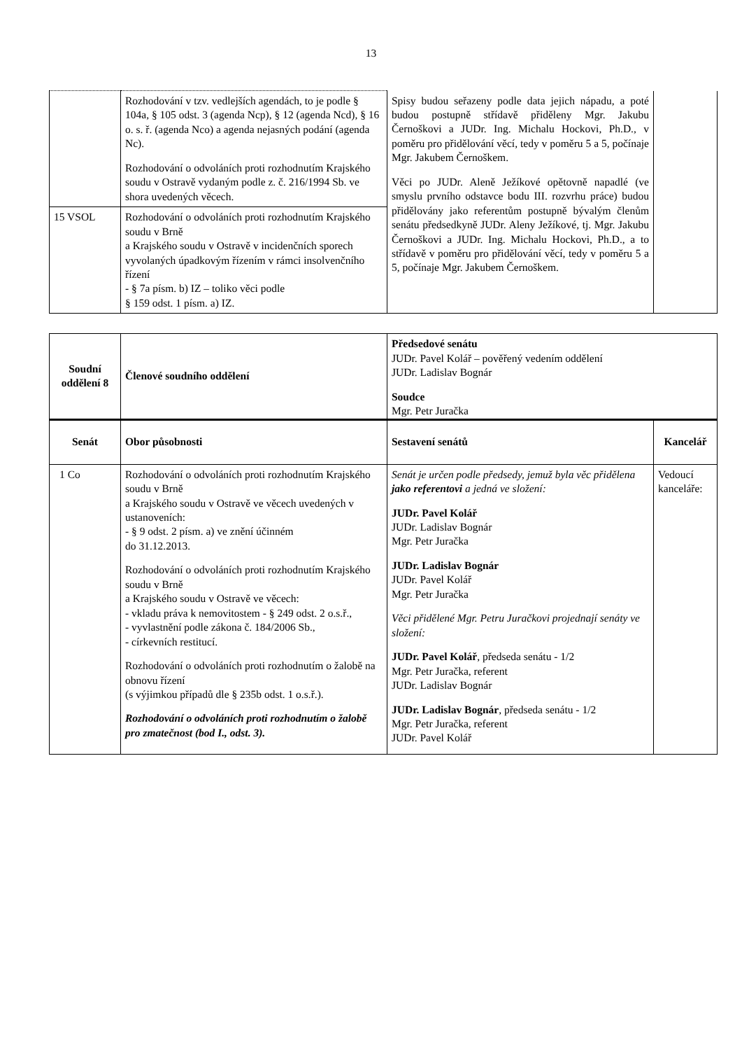13
| | Rozhodování v tzv. vedlejších agendách, to je podle § 104a, § 105 odst. 3 (agenda Ncp), § 12 (agenda Ncd), § 16 o. s. ř. (agenda Nco) a agenda nejasných podání (agenda Nc). Rozhodování o odvoláních proti rozhodnutím Krajského soudu v Ostravě vydaným podle z. č. 216/1994 Sb. ve shora uvedených věcech. | Spisy budou seřazeny podle data jejich nápadu, a poté budou postupně střídavě přiděleny Mgr. Jakubu Černoškovi a JUDr. Ing. Michalu Hockovi, Ph.D., v poměru pro přidělování věcí, tedy v poměru 5 a 5, počínaje Mgr. Jakubem Černoškem. Věci po JUDr. Aleně Ježíkové opětovně napadlé (ve smyslu prvního odstavce bodu III. rozvrhu práce) budou přidělovány jako referentům postupně bývalým členům senátu předsedkyně JUDr. Aleny Ježíkové, tj. Mgr. Jakubu Černoškovi a JUDr. Ing. Michalu Hockovi, Ph.D., a to střídavě v poměru pro přidělování věcí, tedy v poměru 5 a 5, počínaje Mgr. Jakubem Černoškem. | |
| 15 VSOL | Rozhodování o odvoláních proti rozhodnutím Krajského soudu v Brně a Krajského soudu v Ostravě v incidenčních sporech vyvolaných úpadkovým řízením v rámci insolvenčního řízení - § 7a písm. b) IZ – toliko věci podle § 159 odst. 1 písm. a) IZ. | | |
| Soudní oddělení 8 | Členové soudního oddělení | Předsedové senátu JUDr. Pavel Kolář – pověřený vedením oddělení JUDr. Ladislav Bognár Soudce Mgr. Petr Juračka | |
| Senát | Obor působnosti | Sestavení senátů | Kancelář |
| 1 Co | Rozhodování o odvoláních proti rozhodnutím Krajského soudu v Brně a Krajského soudu v Ostravě ve věcech uvedených v ustanoveních: - § 9 odst. 2 písm. a) ve znění účinném do 31.12.2013. Rozhodování o odvoláních proti rozhodnutím Krajského soudu v Brně a Krajského soudu v Ostravě ve věcech: - vkladu práva k nemovitostem - § 249 odst. 2 o.s.ř., - vyvlastnění podle zákona č. 184/2006 Sb., - církevních restitucí. Rozhodování o odvoláních proti rozhodnutím o žalobě na obnovu řízení (s výjimkou případů dle § 235b odst. 1 o.s.ř.). Rozhodování o odvoláních proti rozhodnutím o žalobě pro zmatečnost (bod I., odst. 3). | Senát je určen podle předsedy, jemuž byla věc přidělena jako referentovi a jedná ve složení: JUDr. Pavel Kolář JUDr. Ladislav Bognár Mgr. Petr Juračka JUDr. Ladislav Bognár JUDr. Pavel Kolář Mgr. Petr Juračka Věci přidělené Mgr. Petru Juračkovi projednají senáty ve složení: JUDr. Pavel Kolář , předseda senátu - 1/2 Mgr. Petr Juračka, referent JUDr. Ladislav Bognár JUDr. Ladislav Bognár , předseda senátu - 1/2 Mgr. Petr Juračka, referent JUDr. Pavel Kolář | Vedoucí kanceláře: |